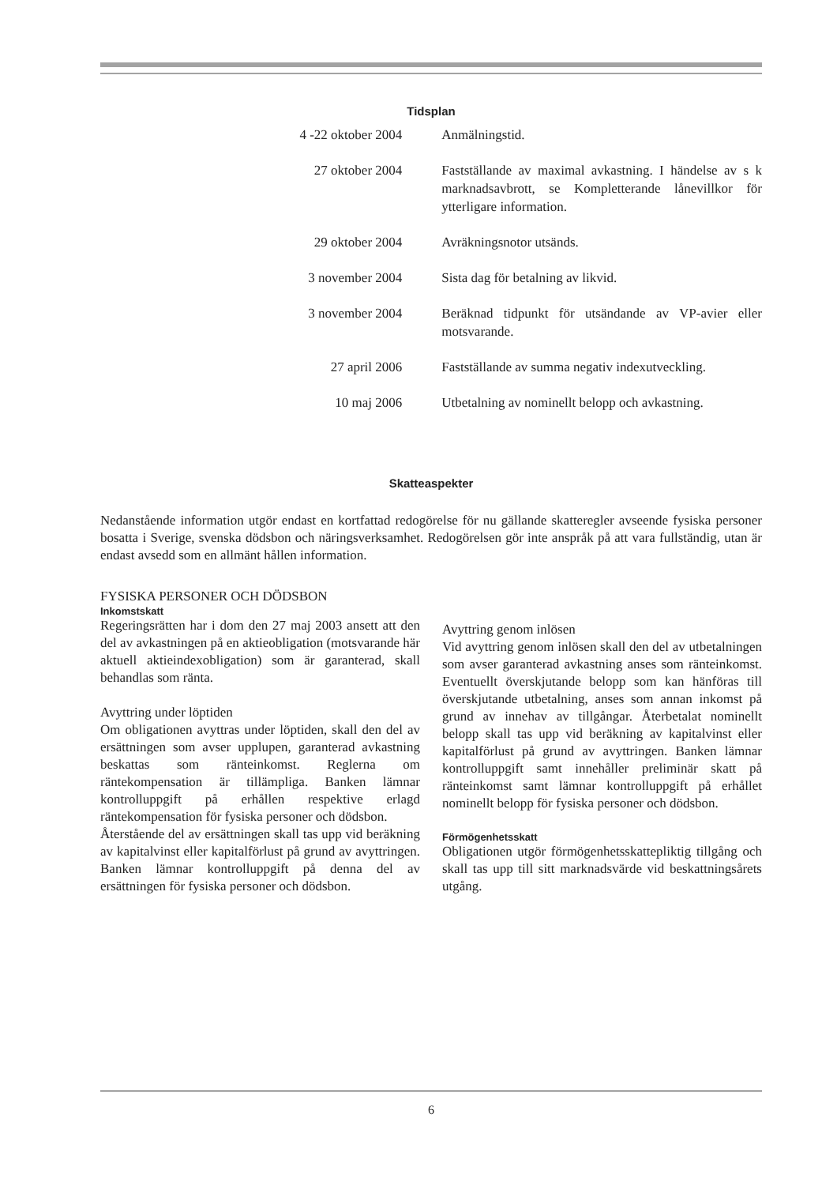Tidsplan
| 4 -22 oktober 2004 | Anmälningstid. |
| 27 oktober 2004 | Fastställande av maximal avkastning. I händelse av s k marknadsavbrott, se Kompletterande lånevillkor för ytterligare information. |
| 29 oktober 2004 | Avräkningsnotor utsänds. |
| 3 november 2004 | Sista dag för betalning av likvid. |
| 3 november 2004 | Beräknad tidpunkt för utsändande av VP-avier eller motsvarande. |
| 27 april 2006 | Fastställande av summa negativ indexutveckling. |
| 10 maj 2006 | Utbetalning av nominellt belopp och avkastning. |
Skatteaspekter
Nedanstående information utgör endast en kortfattad redogörelse för nu gällande skatteregler avseende fysiska personer bosatta i Sverige, svenska dödsbon och näringsverksamhet. Redogörelsen gör inte anspråk på att vara fullständig, utan är endast avsedd som en allmänt hållen information.
FYSISKA PERSONER OCH DÖDSBON
Inkomstskatt
Regeringsrätten har i dom den 27 maj 2003 ansett att den del av avkastningen på en aktieobligation (motsvarande här aktuell aktieindexobligation) som är garanterad, skall behandlas som ränta.
Avyttring under löptiden
Om obligationen avyttras under löptiden, skall den del av ersättningen som avser upplupen, garanterad avkastning beskattas som ränteinkomst. Reglerna om räntekompensation är tillämpliga. Banken lämnar kontrolluppgift på erhållen respektive erlagd räntekompensation för fysiska personer och dödsbon.
Återstående del av ersättningen skall tas upp vid beräkning av kapitalvinst eller kapitalförlust på grund av avyttringen. Banken lämnar kontrolluppgift på denna del av ersättningen för fysiska personer och dödsbon.
Avyttring genom inlösen
Vid avyttring genom inlösen skall den del av utbetalningen som avser garanterad avkastning anses som ränteinkomst. Eventuellt överskjutande belopp som kan hänföras till överskjutande utbetalning, anses som annan inkomst på grund av innehav av tillgångar. Återbetalat nominellt belopp skall tas upp vid beräkning av kapitalvinst eller kapitalförlust på grund av avyttringen. Banken lämnar kontrolluppgift samt innehåller preliminär skatt på ränteinkomst samt lämnar kontrolluppgift på erhållet nominellt belopp för fysiska personer och dödsbon.
Förmögenhetsskatt
Obligationen utgör förmögenhetsskattepliktig tillgång och skall tas upp till sitt marknadsvärde vid beskattningsårets utgång.
6